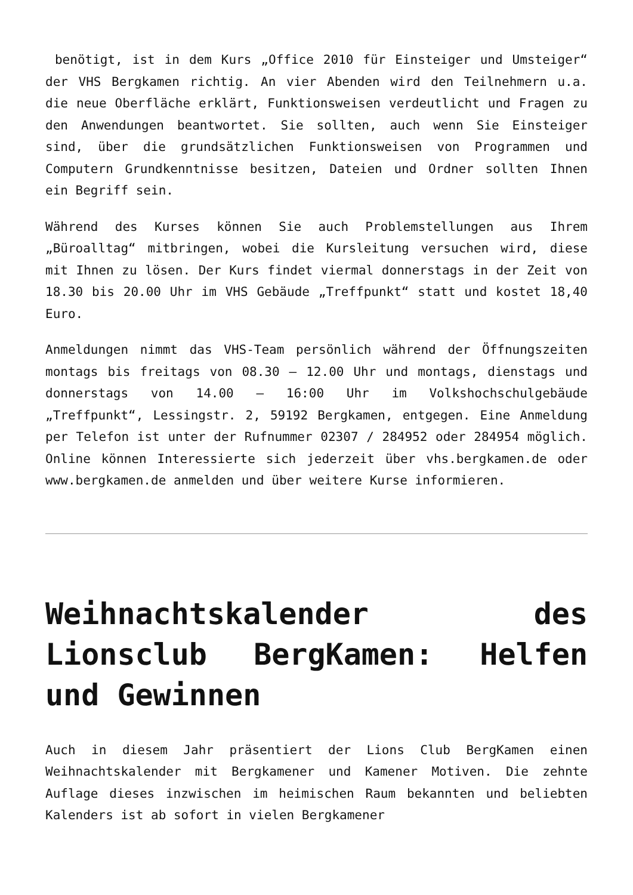benötigt, ist in dem Kurs „Office 2010 für Einsteiger und Umsteiger“ der VHS Bergkamen richtig. An vier Abenden wird den Teilnehmern u.a. die neue Oberfläche erklärt, Funktionsweisen verdeutlicht und Fragen zu den Anwendungen beantwortet. Sie sollten, auch wenn Sie Einsteiger sind, über die grundsätzlichen Funktionsweisen von Programmen und Computern Grundkenntnisse besitzen, Dateien und Ordner sollten Ihnen ein Begriff sein.
Während des Kurses können Sie auch Problemstellungen aus Ihrem „Büroalltag“ mitbringen, wobei die Kursleitung versuchen wird, diese mit Ihnen zu lösen. Der Kurs findet viermal donnerstags in der Zeit von 18.30 bis 20.00 Uhr im VHS Gebäude „Treffpunkt“ statt und kostet 18,40 Euro.
Anmeldungen nimmt das VHS-Team persönlich während der Öffnungszeiten montags bis freitags von 08.30 – 12.00 Uhr und montags, dienstags und donnerstags von 14.00 – 16:00 Uhr im Volkshochschulgebäude „Treffpunkt“, Lessingstr. 2, 59192 Bergkamen, entgegen. Eine Anmeldung per Telefon ist unter der Rufnummer 02307 / 284952 oder 284954 möglich. Online können Interessierte sich jederzeit über vhs.bergkamen.de oder www.bergkamen.de anmelden und über weitere Kurse informieren.
Weihnachtskalender des Lionsclub BergKamen: Helfen und Gewinnen
Auch in diesem Jahr präsentiert der Lions Club BergKamen einen Weihnachtskalender mit Bergkamener und Kamener Motiven. Die zehnte Auflage dieses inzwischen im heimischen Raum bekannten und beliebten Kalenders ist ab sofort in vielen Bergkamener